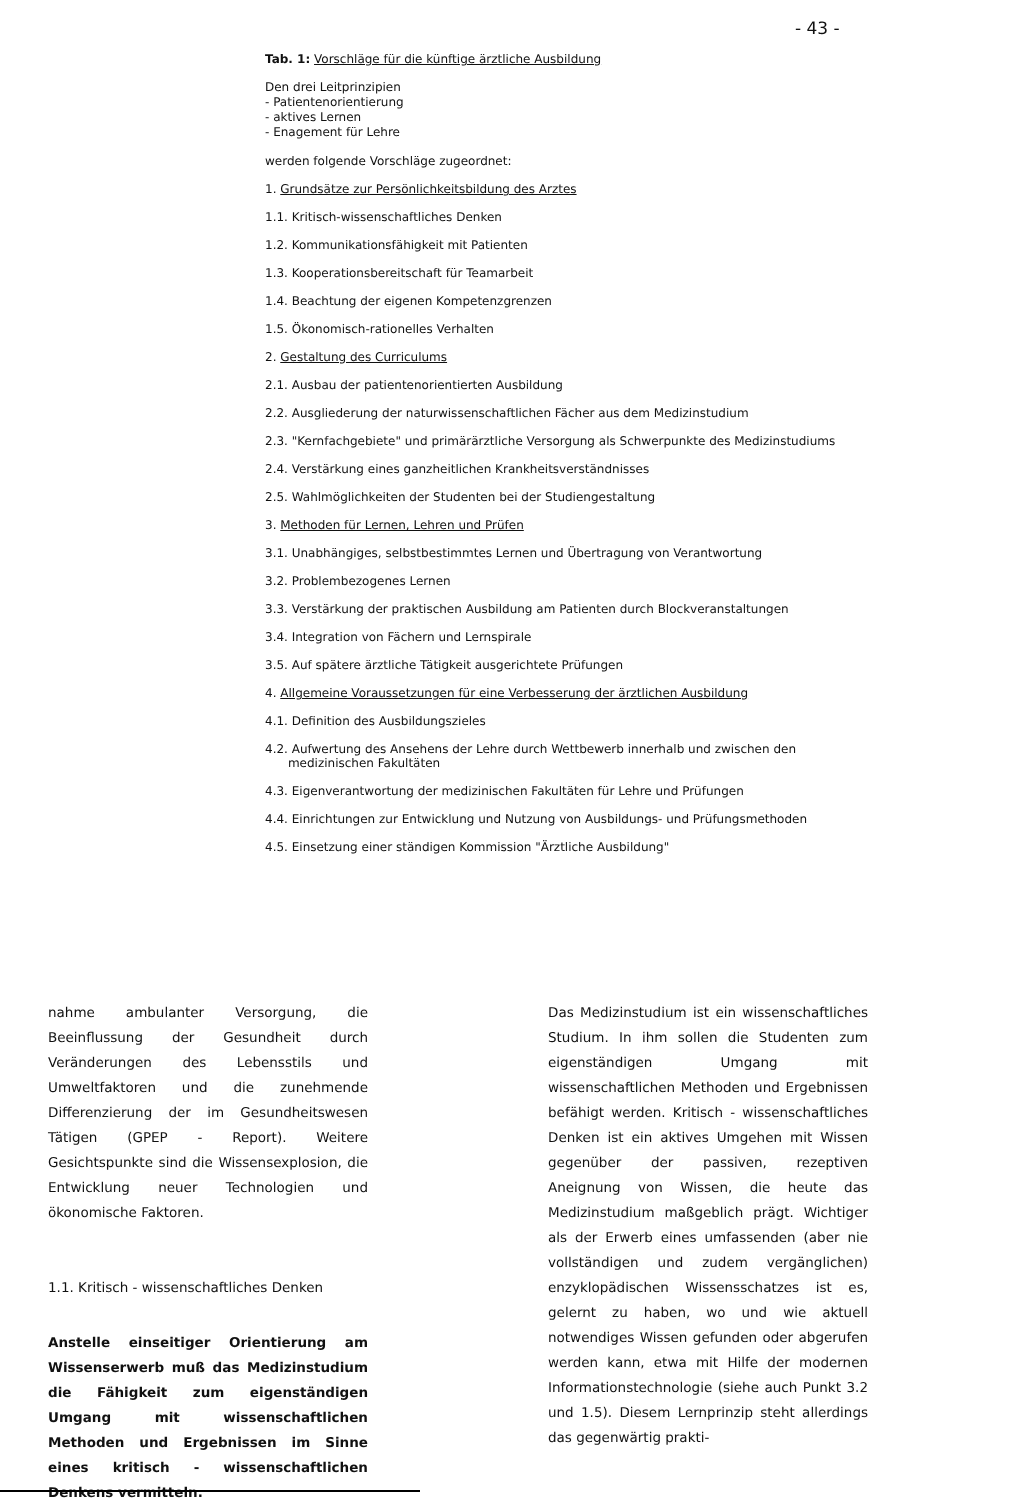- 43 -
Tab. 1: Vorschläge für die künftige ärztliche Ausbildung
Den drei Leitprinzipien
- Patientenorientierung
- aktives Lernen
- Enagement für Lehre
werden folgende Vorschläge zugeordnet:
1. Grundsätze zur Persönlichkeitsbildung des Arztes
1.1. Kritisch-wissenschaftliches Denken
1.2. Kommunikationsfähigkeit mit Patienten
1.3. Kooperationsbereitschaft für Teamarbeit
1.4. Beachtung der eigenen Kompetenzgrenzen
1.5. Ökonomisch-rationelles Verhalten
2. Gestaltung des Curriculums
2.1. Ausbau der patientenorientierten Ausbildung
2.2. Ausgliederung der naturwissenschaftlichen Fächer aus dem Medizinstudium
2.3. "Kernfachgebiete" und primärärztliche Versorgung als Schwerpunkte des Medizinstudiums
2.4. Verstärkung eines ganzheitlichen Krankheitsverständnisses
2.5. Wahlmöglichkeiten der Studenten bei der Studiengestaltung
3. Methoden für Lernen, Lehren und Prüfen
3.1. Unabhängiges, selbstbestimmtes Lernen und Übertragung von Verantwortung
3.2. Problembezogenes Lernen
3.3. Verstärkung der praktischen Ausbildung am Patienten durch Blockveranstaltungen
3.4. Integration von Fächern und Lernspirale
3.5. Auf spätere ärztliche Tätigkeit ausgerichtete Prüfungen
4. Allgemeine Voraussetzungen für eine Verbesserung der ärztlichen Ausbildung
4.1. Definition des Ausbildungszieles
4.2. Aufwertung des Ansehens der Lehre durch Wettbewerb innerhalb und zwischen den
medizinischen Fakultäten
4.3. Eigenverantwortung der medizinischen Fakultäten für Lehre und Prüfungen
4.4. Einrichtungen zur Entwicklung und Nutzung von Ausbildungs- und Prüfungsmethoden
4.5. Einsetzung einer ständigen Kommission "Ärztliche Ausbildung"
nahme ambulanter Versorgung, die Beeinflussung der Gesundheit durch Veränderungen des Lebensstils und Umweltfaktoren und die zunehmende Differenzierung der im Gesundheitswesen Tätigen (GPEP - Report). Weitere Gesichtspunkte sind die Wissensexplosion, die Entwicklung neuer Technologien und ökonomische Faktoren.
1.1. Kritisch - wissenschaftliches Denken
Anstelle einseitiger Orientierung am Wissenserwerb muß das Medizinstudium die Fähigkeit zum eigenständigen Umgang mit wissenschaftlichen Methoden und Ergebnissen im Sinne eines kritisch - wissenschaftlichen Denkens vermitteln.
Das Medizinstudium ist ein wissenschaftliches Studium. In ihm sollen die Studenten zum eigenständigen Umgang mit wissenschaftlichen Methoden und Ergebnissen befähigt werden. Kritisch - wissenschaftliches Denken ist ein aktives Umgehen mit Wissen gegenüber der passiven, rezeptiven Aneignung von Wissen, die heute das Medizinstudium maßgeblich prägt. Wichtiger als der Erwerb eines umfassenden (aber nie vollständigen und zudem vergänglichen) enzyklopädischen Wissensschatzes ist es, gelernt zu haben, wo und wie aktuell notwendiges Wissen gefunden oder abgerufen werden kann, etwa mit Hilfe der modernen Informationstechnologie (siehe auch Punkt 3.2 und 1.5). Diesem Lernprinzip steht allerdings das gegenwärtig prakti-